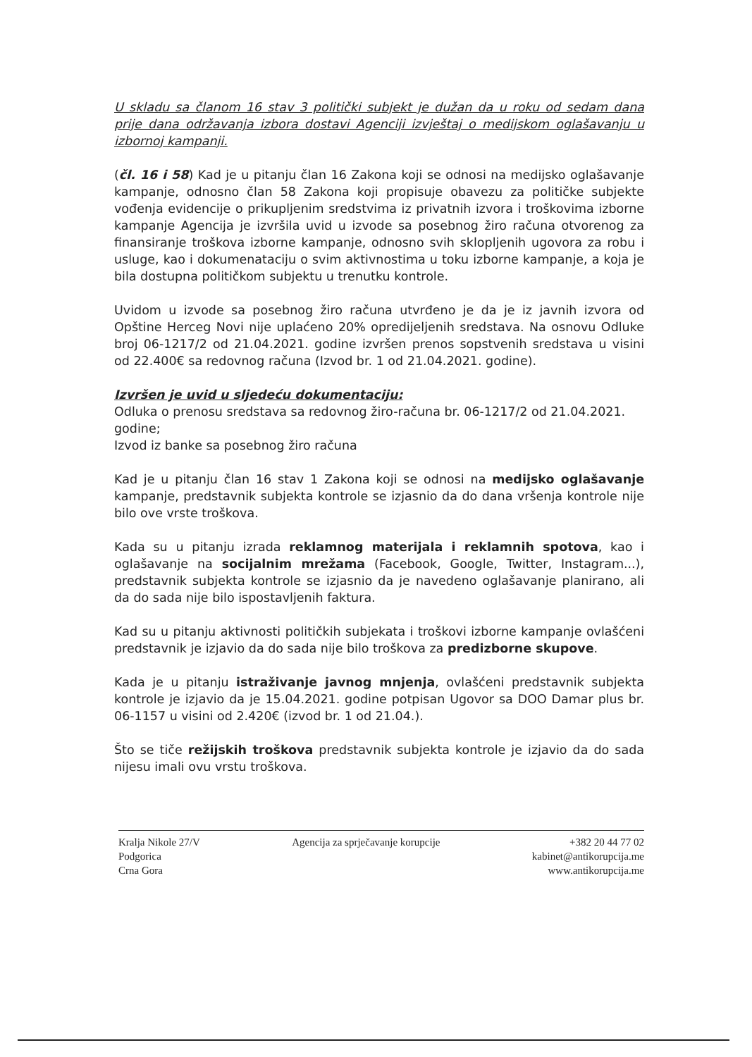U skladu sa članom 16 stav 3 politički subjekt je dužan da u roku od sedam dana prije dana održavanja izbora dostavi Agenciji izvještaj o medijskom oglašavanju u izbornoj kampanji.
(čl. 16 i 58) Kad je u pitanju član 16 Zakona koji se odnosi na medijsko oglašavanje kampanje, odnosno član 58 Zakona koji propisuje obavezu za političke subjekte vođenja evidencije o prikupljenim sredstvima iz privatnih izvora i troškovima izborne kampanje Agencija je izvršila uvid u izvode sa posebnog žiro računa otvorenog za finansiranje troškova izborne kampanje, odnosno svih sklopljenih ugovora za robu i usluge, kao i dokumenataciju o svim aktivnostima u toku izborne kampanje, a koja je bila dostupna političkom subjektu u trenutku kontrole.
Uvidom u izvode sa posebnog žiro računa utvrđeno je da je iz javnih izvora od Opštine Herceg Novi nije uplaćeno 20% opredijeljenih sredstava. Na osnovu Odluke broj 06-1217/2 od 21.04.2021. godine izvršen prenos sopstvenih sredstava u visini od 22.400€ sa redovnog računa (Izvod br. 1 od 21.04.2021. godine).
Izvršen je uvid u sljedeću dokumentaciju:
Odluka o prenosu sredstava sa redovnog žiro-računa br. 06-1217/2 od 21.04.2021. godine;
Izvod iz banke sa posebnog žiro računa
Kad je u pitanju član 16 stav 1 Zakona koji se odnosi na medijsko oglašavanje kampanje, predstavnik subjekta kontrole se izjasnio da do dana vršenja kontrole nije bilo ove vrste troškova.
Kada su u pitanju izrada reklamnog materijala i reklamnih spotova, kao i oglašavanje na socijalnim mrežama (Facebook, Google, Twitter, Instagram...), predstavnik subjekta kontrole se izjasnio da je navedeno oglašavanje planirano, ali da do sada nije bilo ispostavljenih faktura.
Kad su u pitanju aktivnosti političkih subjekata i troškovi izborne kampanje ovlašćeni predstavnik je izjavio da do sada nije bilo troškova za predizborne skupove.
Kada je u pitanju istraživanje javnog mnjenja, ovlašćeni predstavnik subjekta kontrole je izjavio da je 15.04.2021. godine potpisan Ugovor sa DOO Damar plus br. 06-1157 u visini od 2.420€ (izvod br. 1 od 21.04.).
Što se tiče režijskih troškova predstavnik subjekta kontrole je izjavio da do sada nijesu imali ovu vrstu troškova.
Kralja Nikole 27/V
Podgorica
Crna Gora
Agencija za sprječavanje korupcije
+382 20 44 77 02
kabinet@antikorupcija.me
www.antikorupcija.me